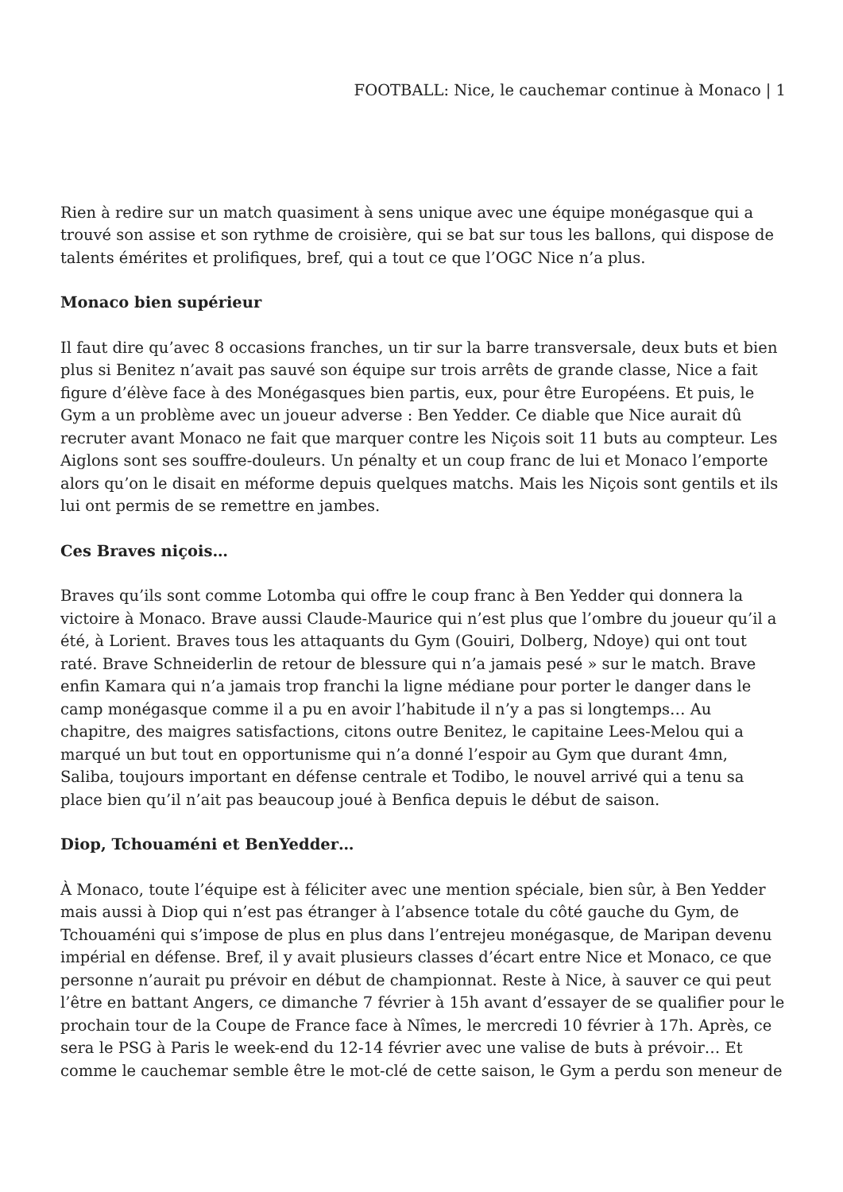FOOTBALL: Nice, le cauchemar continue à Monaco | 1
Rien à redire sur un match quasiment à sens unique avec une équipe monégasque qui a trouvé son assise et son rythme de croisière, qui se bat sur tous les ballons, qui dispose de talents émérites et prolifiques, bref, qui a tout ce que l’OGC Nice n’a plus.
Monaco bien supérieur
Il faut dire qu’avec 8 occasions franches, un tir sur la barre transversale, deux buts et bien plus si Benitez n’avait pas sauvé son équipe sur trois arrêts de grande classe, Nice a fait figure d’élève face à des Monégasques bien partis, eux, pour être Européens. Et puis, le Gym a un problème avec un joueur adverse : Ben Yedder. Ce diable que Nice aurait dû recruter avant Monaco ne fait que marquer contre les Niçois soit 11 buts au compteur. Les Aiglons sont ses souffre-douleurs. Un pénalty et un coup franc de lui et Monaco l’emporte alors qu’on le disait en méforme depuis quelques matchs. Mais les Niçois sont gentils et ils lui ont permis de se remettre en jambes.
Ces Braves niçois…
Braves qu’ils sont comme Lotomba qui offre le coup franc à Ben Yedder qui donnera la victoire à Monaco. Brave aussi Claude-Maurice qui n’est plus que l’ombre du joueur qu’il a été, à Lorient. Braves tous les attaquants du Gym (Gouiri, Dolberg, Ndoye) qui ont tout raté. Brave Schneiderlin de retour de blessure qui n’a jamais pesé » sur le match. Brave enfin Kamara qui n’a jamais trop franchi la ligne médiane pour porter le danger dans le camp monégasque comme il a pu en avoir l’habitude il n’y a pas si longtemps… Au chapitre, des maigres satisfactions, citons outre Benitez, le capitaine Lees-Melou qui a marqué un but tout en opportunisme qui n’a donné l’espoir au Gym que durant 4mn, Saliba, toujours important en défense centrale et Todibo, le nouvel arrivé qui a tenu sa place bien qu’il n’ait pas beaucoup joué à Benfica depuis le début de saison.
Diop, Tchouaméni et BenYedder…
À Monaco, toute l’équipe est à féliciter avec une mention spéciale, bien sûr, à Ben Yedder mais aussi à Diop qui n’est pas étranger à l’absence totale du côté gauche du Gym, de Tchouaméni qui s’impose de plus en plus dans l’entrejeu monégasque, de Maripan devenu impérial en défense. Bref, il y avait plusieurs classes d’écart entre Nice et Monaco, ce que personne n’aurait pu prévoir en début de championnat. Reste à Nice, à sauver ce qui peut l’être en battant Angers, ce dimanche 7 février à 15h avant d’essayer de se qualifier pour le prochain tour de la Coupe de France face à Nîmes, le mercredi 10 février à 17h. Après, ce sera le PSG à Paris le week-end du 12-14 février avec une valise de buts à prévoir… Et comme le cauchemar semble être le mot-clé de cette saison, le Gym a perdu son meneur de